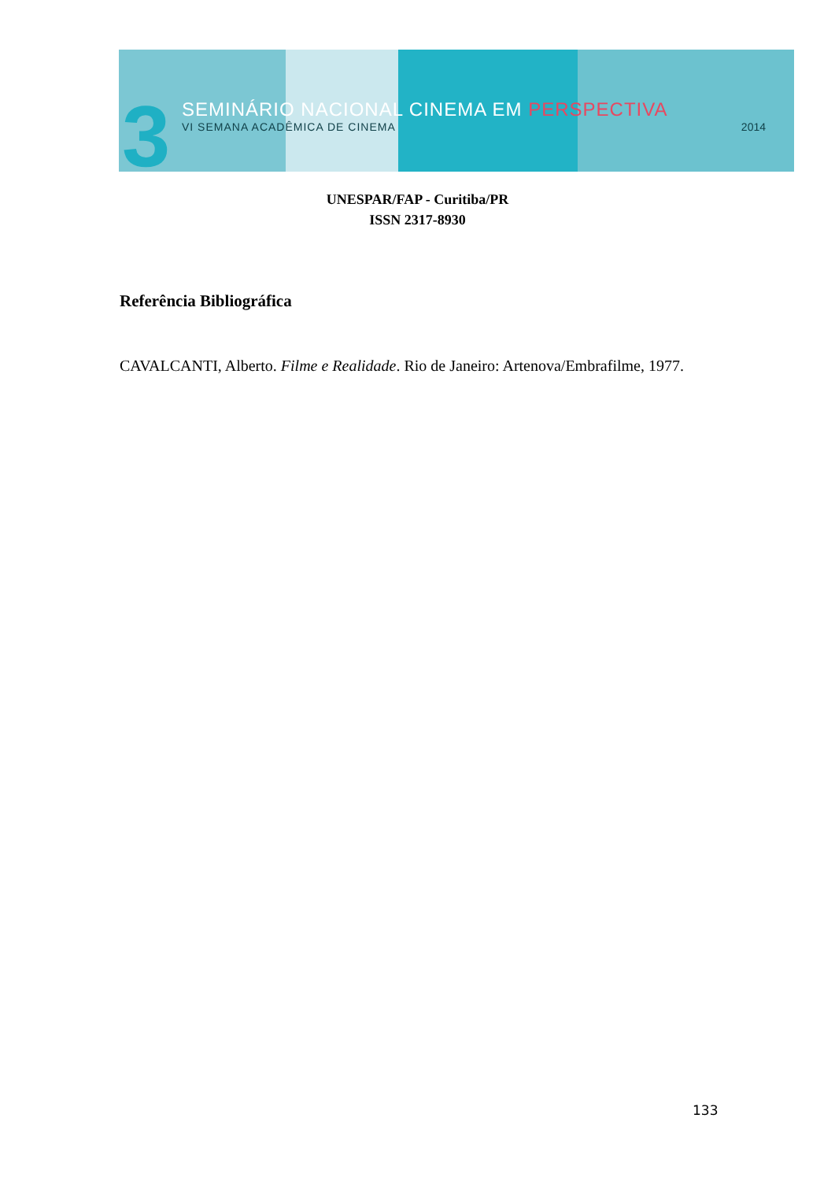3 SEMINÁRIO NACIONAL CINEMA EM PERSPECTIVA
VI SEMANA ACADÊMICA DE CINEMA 2014
UNESPAR/FAP - Curitiba/PR
ISSN 2317-8930
Referência Bibliográfica
CAVALCANTI, Alberto. Filme e Realidade. Rio de Janeiro: Artenova/Embrafilme, 1977.
133